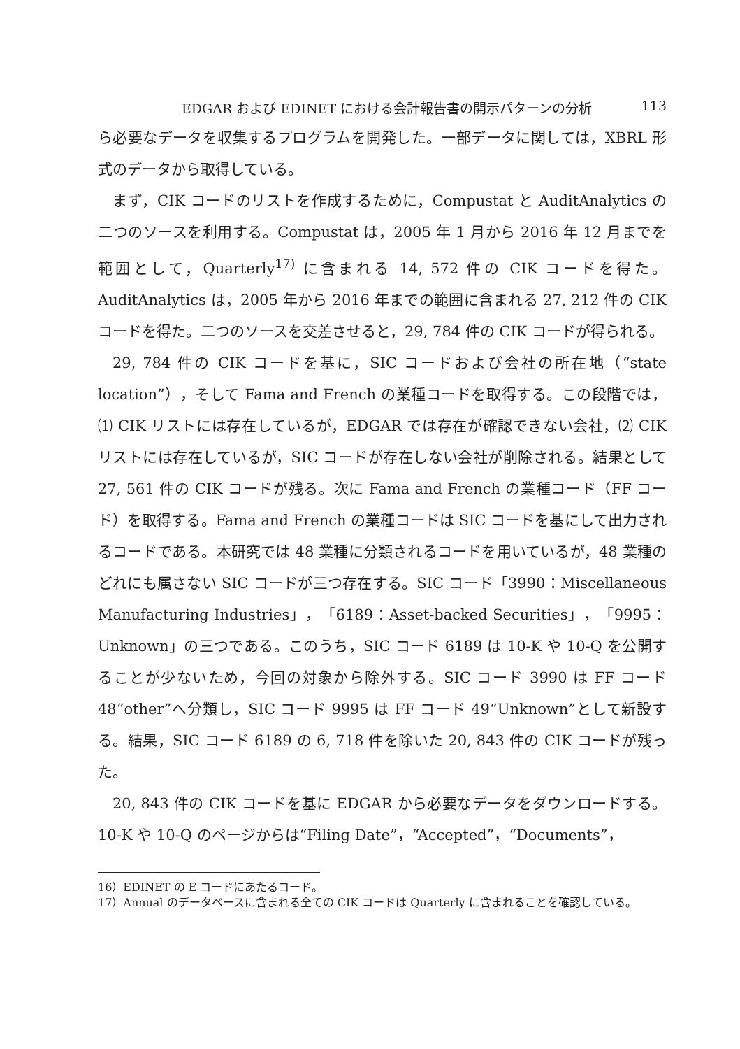EDGAR および EDINET における会計報告書の開示パターンの分析 113
ら必要なデータを収集するプログラムを開発した。一部データに関しては，XBRL 形式のデータから取得している。
まず，CIK コードのリストを作成するために，Compustat と AuditAnalytics の二つのソースを利用する。Compustat は，2005 年 1 月から 2016 年 12 月までを範囲として，Quarterly<sup>17)</sup> に含まれる 14, 572 件の CIK コードを得た。AuditAnalytics は，2005 年から 2016 年までの範囲に含まれる 27, 212 件の CIK コードを得た。二つのソースを交差させると，29, 784 件の CIK コードが得られる。
29, 784 件の CIK コードを基に，SIC コードおよび会社の所在地（“state location”），そして Fama and French の業種コードを取得する。この段階では，⑴ CIK リストには存在しているが，EDGAR では存在が確認できない会社，⑵ CIK リストには存在しているが，SIC コードが存在しない会社が削除される。結果として 27, 561 件の CIK コードが残る。次に Fama and French の業種コード（FF コード）を取得する。Fama and French の業種コードは SIC コードを基にして出力されるコードである。本研究では 48 業種に分類されるコードを用いているが，48 業種のどれにも属さない SIC コードが三つ存在する。SIC コード「3990：Miscellaneous Manufacturing Industries」，「6189：Asset-backed Securities」，「9995：Unknown」の三つである。このうち，SIC コード 6189 は 10-K や 10-Q を公開することが少ないため，今回の対象から除外する。SIC コード 3990 は FF コード 48“other”へ分類し，SIC コード 9995 は FF コード 49“Unknown”として新設する。結果，SIC コード 6189 の 6, 718 件を除いた 20, 843 件の CIK コードが残った。
20, 843 件の CIK コードを基に EDGAR から必要なデータをダウンロードする。10-K や 10-Q のページからは“Filing Date”，“Accepted”，“Documents”，
16）EDINET の E コードにあたるコード。
17）Annual のデータベースに含まれる全ての CIK コードは Quarterly に含まれることを確認している。